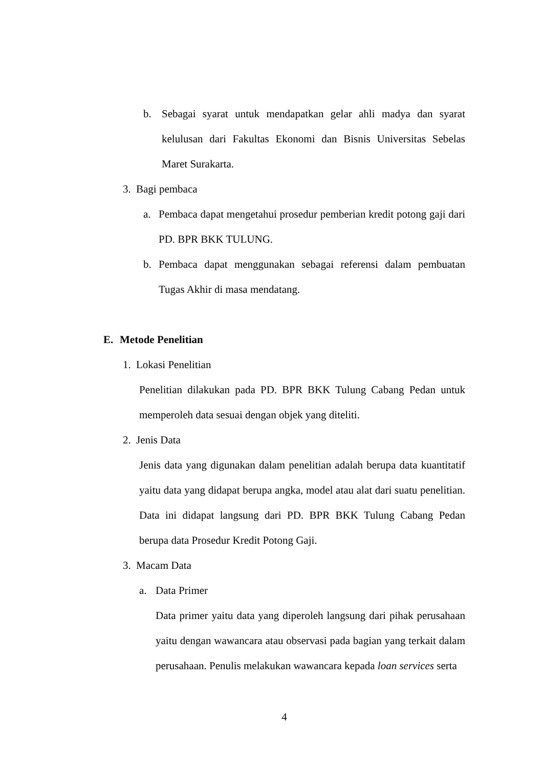b. Sebagai syarat untuk mendapatkan gelar ahli madya dan syarat kelulusan dari Fakultas Ekonomi dan Bisnis Universitas Sebelas Maret Surakarta.
3. Bagi pembaca
a. Pembaca dapat mengetahui prosedur pemberian kredit potong gaji dari PD. BPR BKK TULUNG.
b. Pembaca dapat menggunakan sebagai referensi dalam pembuatan Tugas Akhir di masa mendatang.
E. Metode Penelitian
1. Lokasi Penelitian
Penelitian dilakukan pada PD. BPR BKK Tulung Cabang Pedan untuk memperoleh data sesuai dengan objek yang diteliti.
2. Jenis Data
Jenis data yang digunakan dalam penelitian adalah berupa data kuantitatif yaitu data yang didapat berupa angka, model atau alat dari suatu penelitian. Data ini didapat langsung dari PD. BPR BKK Tulung Cabang Pedan berupa data Prosedur Kredit Potong Gaji.
3. Macam Data
a. Data Primer
Data primer yaitu data yang diperoleh langsung dari pihak perusahaan yaitu dengan wawancara atau observasi pada bagian yang terkait dalam perusahaan. Penulis melakukan wawancara kepada loan services serta
4